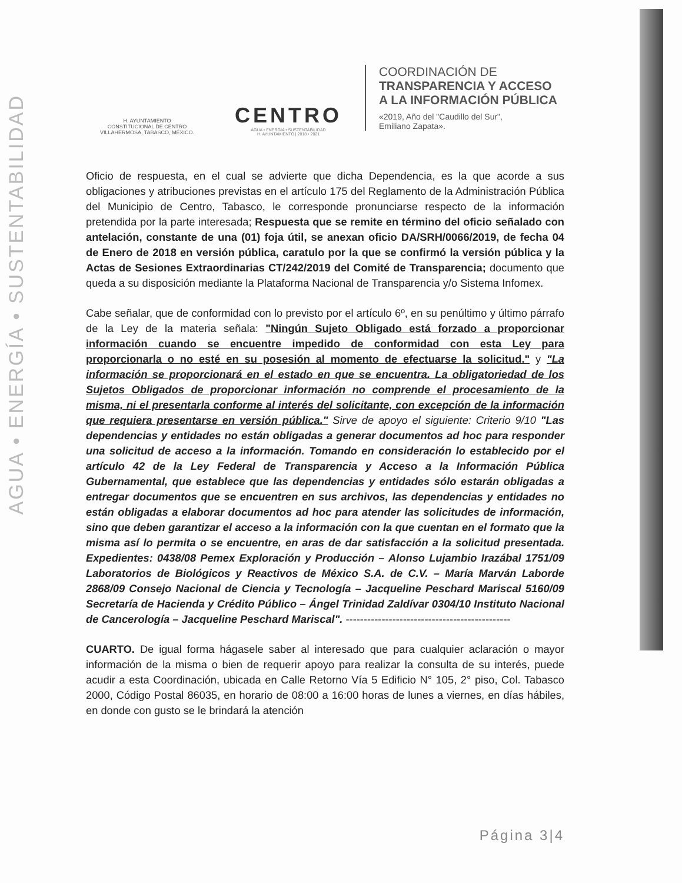AGUA • ENERGÍA • SUSTENTABILIDAD
H. AYUNTAMIENTO
CONSTITUCIONAL DE CENTRO
VILLAHERMOSA, TABASCO, MÉXICO.
CENTRO
AGUA • ENERGÍA • SUSTENTABILIDAD
H. AYUNTAMIENTO | 2018 • 2021
COORDINACIÓN DE
TRANSPARENCIA Y ACCESO
A LA INFORMACIÓN PÚBLICA
«2019, Año del "Caudillo del Sur",
Emiliano Zapata».
Oficio de respuesta, en el cual se advierte que dicha Dependencia, es la que acorde a sus obligaciones y atribuciones previstas en el artículo 175 del Reglamento de la Administración Pública del Municipio de Centro, Tabasco, le corresponde pronunciarse respecto de la información pretendida por la parte interesada; Respuesta que se remite en término del oficio señalado con antelación, constante de una (01) foja útil, se anexan oficio DA/SRH/0066/2019, de fecha 04 de Enero de 2018 en versión pública, caratulo por la que se confirmó la versión pública y la Actas de Sesiones Extraordinarias CT/242/2019 del Comité de Transparencia; documento que queda a su disposición mediante la Plataforma Nacional de Transparencia y/o Sistema Infomex.
Cabe señalar, que de conformidad con lo previsto por el artículo 6º, en su penúltimo y último párrafo de la Ley de la materia señala: "Ningún Sujeto Obligado está forzado a proporcionar información cuando se encuentre impedido de conformidad con esta Ley para proporcionarla o no esté en su posesión al momento de efectuarse la solicitud." y "La información se proporcionará en el estado en que se encuentra. La obligatoriedad de los Sujetos Obligados de proporcionar información no comprende el procesamiento de la misma, ni el presentarla conforme al interés del solicitante, con excepción de la información que requiera presentarse en versión pública." Sirve de apoyo el siguiente: Criterio 9/10 "Las dependencias y entidades no están obligadas a generar documentos ad hoc para responder una solicitud de acceso a la información. Tomando en consideración lo establecido por el artículo 42 de la Ley Federal de Transparencia y Acceso a la Información Pública Gubernamental, que establece que las dependencias y entidades sólo estarán obligadas a entregar documentos que se encuentren en sus archivos, las dependencias y entidades no están obligadas a elaborar documentos ad hoc para atender las solicitudes de información, sino que deben garantizar el acceso a la información con la que cuentan en el formato que la misma así lo permita o se encuentre, en aras de dar satisfacción a la solicitud presentada. Expedientes: 0438/08 Pemex Exploración y Producción – Alonso Lujambio Irazábal 1751/09 Laboratorios de Biológicos y Reactivos de México S.A. de C.V. – María Marván Laborde 2868/09 Consejo Nacional de Ciencia y Tecnología – Jacqueline Peschard Mariscal 5160/09 Secretaría de Hacienda y Crédito Público – Ángel Trinidad Zaldívar 0304/10 Instituto Nacional de Cancerología – Jacqueline Peschard Mariscal". ----------------------------------------------
CUARTO. De igual forma hágasele saber al interesado que para cualquier aclaración o mayor información de la misma o bien de requerir apoyo para realizar la consulta de su interés, puede acudir a esta Coordinación, ubicada en Calle Retorno Vía 5 Edificio N° 105, 2° piso, Col. Tabasco 2000, Código Postal 86035, en horario de 08:00 a 16:00 horas de lunes a viernes, en días hábiles, en donde con gusto se le brindará la atención
Página 3|4